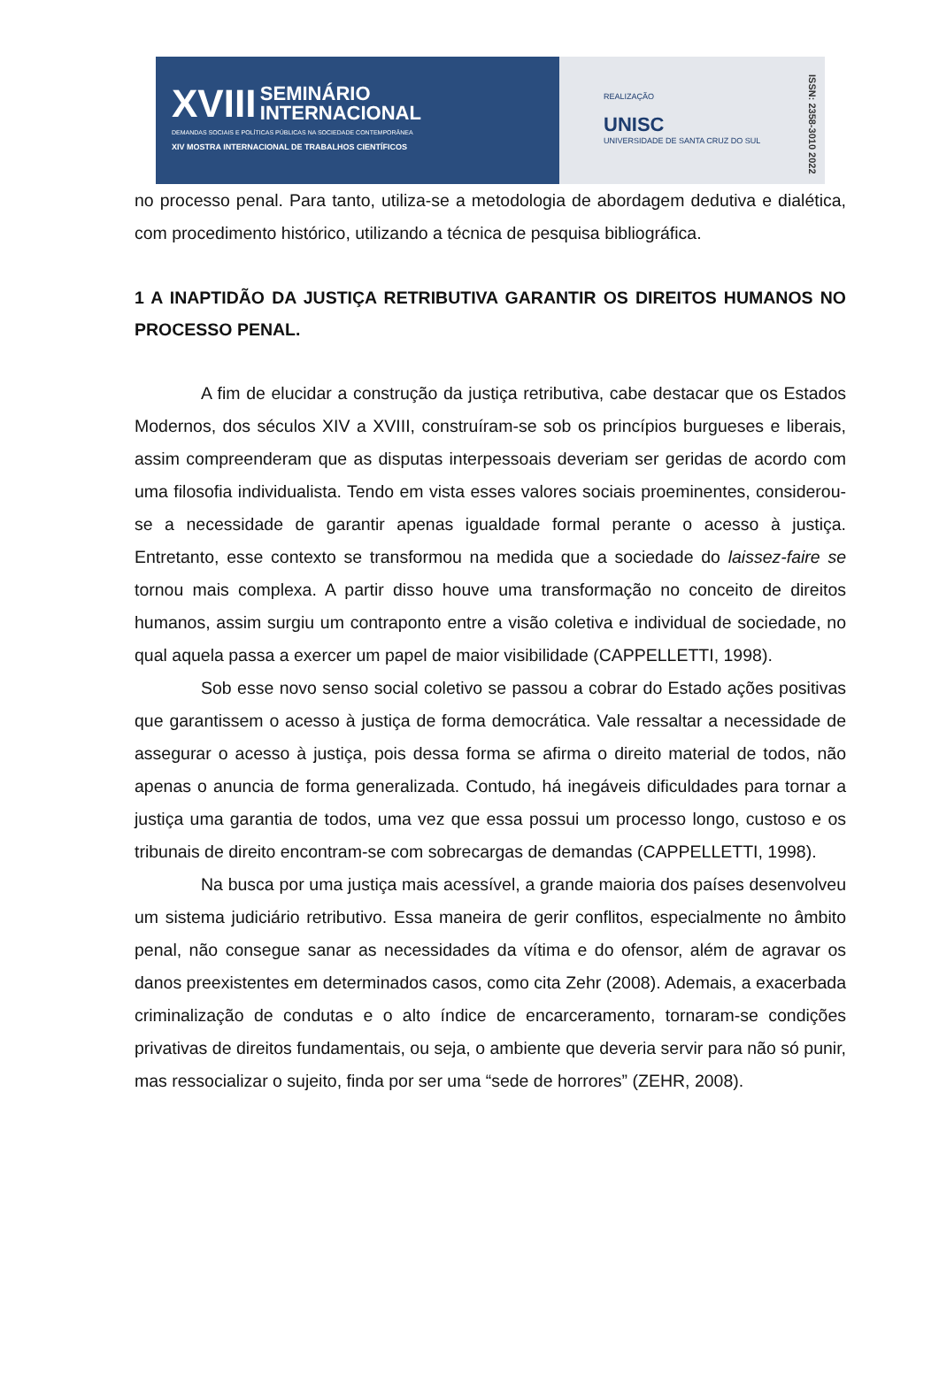XVIII SEMINÁRIO
INTERNACIONAL
DEMANDAS SOCIAIS E POLÍTICAS PÚBLICAS NA SOCIEDADE CONTEMPORÂNEA
XIV MOSTRA INTERNACIONAL DE TRABALHOS CIENTÍFICOS
REALIZAÇÃO
UNISC
UNIVERSIDADE DE SANTA CRUZ DO SUL
ISSN: 2358-3010 2022
no processo penal. Para tanto, utiliza-se a metodologia de abordagem dedutiva e dialética, com procedimento histórico, utilizando a técnica de pesquisa bibliográfica.
1 A INAPTIDÃO DA JUSTIÇA RETRIBUTIVA GARANTIR OS DIREITOS HUMANOS NO PROCESSO PENAL.
A fim de elucidar a construção da justiça retributiva, cabe destacar que os Estados Modernos, dos séculos XIV a XVIII, construíram-se sob os princípios burgueses e liberais, assim compreenderam que as disputas interpessoais deveriam ser geridas de acordo com uma filosofia individualista. Tendo em vista esses valores sociais proeminentes, considerou-se a necessidade de garantir apenas igualdade formal perante o acesso à justiça. Entretanto, esse contexto se transformou na medida que a sociedade do laissez-faire se tornou mais complexa. A partir disso houve uma transformação no conceito de direitos humanos, assim surgiu um contraponto entre a visão coletiva e individual de sociedade, no qual aquela passa a exercer um papel de maior visibilidade (CAPPELLETTI, 1998).
Sob esse novo senso social coletivo se passou a cobrar do Estado ações positivas que garantissem o acesso à justiça de forma democrática. Vale ressaltar a necessidade de assegurar o acesso à justiça, pois dessa forma se afirma o direito material de todos, não apenas o anuncia de forma generalizada. Contudo, há inegáveis dificuldades para tornar a justiça uma garantia de todos, uma vez que essa possui um processo longo, custoso e os tribunais de direito encontram-se com sobrecargas de demandas (CAPPELLETTI, 1998).
Na busca por uma justiça mais acessível, a grande maioria dos países desenvolveu um sistema judiciário retributivo. Essa maneira de gerir conflitos, especialmente no âmbito penal, não consegue sanar as necessidades da vítima e do ofensor, além de agravar os danos preexistentes em determinados casos, como cita Zehr (2008). Ademais, a exacerbada criminalização de condutas e o alto índice de encarceramento, tornaram-se condições privativas de direitos fundamentais, ou seja, o ambiente que deveria servir para não só punir, mas ressocializar o sujeito, finda por ser uma “sede de horrores” (ZEHR, 2008).